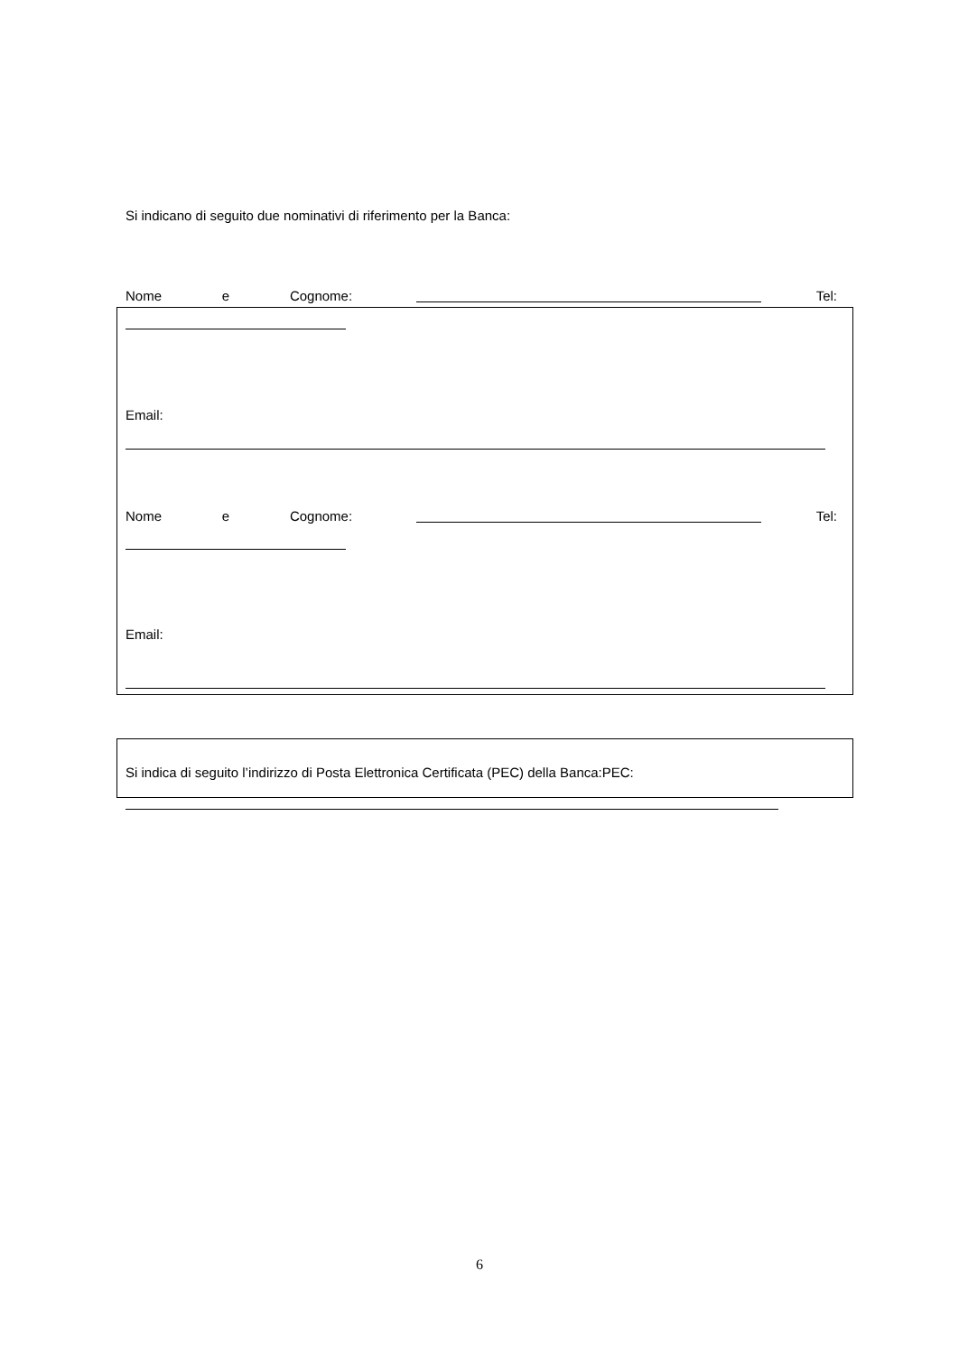Si indicano di seguito due nominativi di riferimento per la Banca:
Nome e Cognome: Tel:
Email:
Nome e Cognome: Tel:
Email:
Si indica di seguito l’indirizzo di Posta Elettronica Certificata (PEC) della Banca:PEC:
6